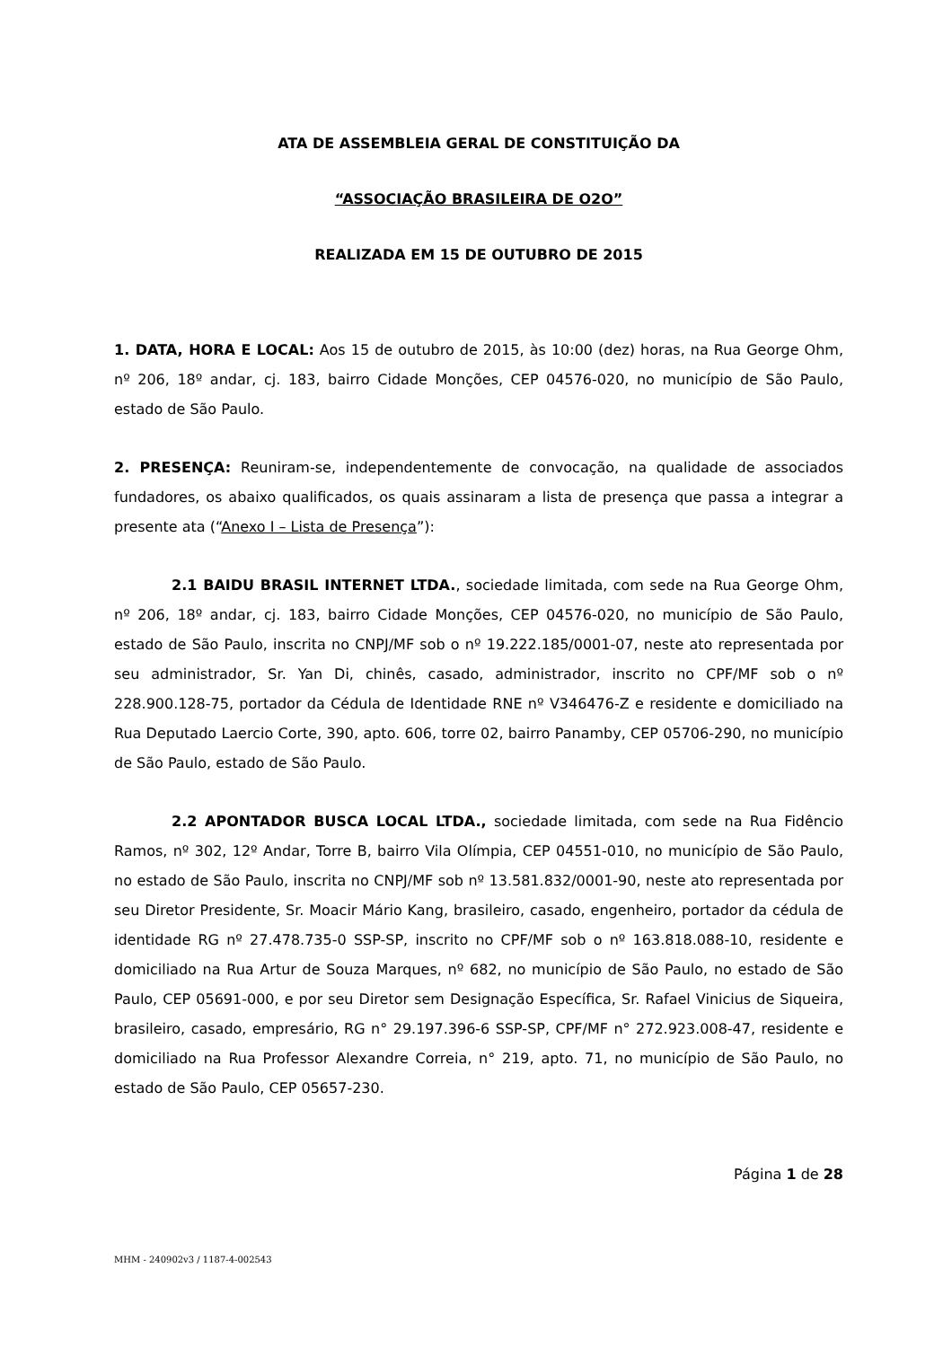ATA DE ASSEMBLEIA GERAL DE CONSTITUIÇÃO DA
“ASSOCIAÇÃO BRASILEIRA DE O2O”
REALIZADA EM 15 DE OUTUBRO DE 2015
1. DATA, HORA E LOCAL: Aos 15 de outubro de 2015, às 10:00 (dez) horas, na Rua George Ohm, nº 206, 18º andar, cj. 183, bairro Cidade Monções, CEP 04576-020, no município de São Paulo, estado de São Paulo.
2. PRESENÇA: Reuniram-se, independentemente de convocação, na qualidade de associados fundadores, os abaixo qualificados, os quais assinaram a lista de presença que passa a integrar a presente ata (“Anexo I – Lista de Presença”):
2.1 BAIDU BRASIL INTERNET LTDA., sociedade limitada, com sede na Rua George Ohm, nº 206, 18º andar, cj. 183, bairro Cidade Monções, CEP 04576-020, no município de São Paulo, estado de São Paulo, inscrita no CNPJ/MF sob o nº 19.222.185/0001-07, neste ato representada por seu administrador, Sr. Yan Di, chinês, casado, administrador, inscrito no CPF/MF sob o nº 228.900.128-75, portador da Cédula de Identidade RNE nº V346476-Z e residente e domiciliado na Rua Deputado Laercio Corte, 390, apto. 606, torre 02, bairro Panamby, CEP 05706-290, no município de São Paulo, estado de São Paulo.
2.2 APONTADOR BUSCA LOCAL LTDA., sociedade limitada, com sede na Rua Fidêncio Ramos, nº 302, 12º Andar, Torre B, bairro Vila Olímpia, CEP 04551-010, no município de São Paulo, no estado de São Paulo, inscrita no CNPJ/MF sob nº 13.581.832/0001-90, neste ato representada por seu Diretor Presidente, Sr. Moacir Mário Kang, brasileiro, casado, engenheiro, portador da cédula de identidade RG nº 27.478.735-0 SSP-SP, inscrito no CPF/MF sob o nº 163.818.088-10, residente e domiciliado na Rua Artur de Souza Marques, nº 682, no município de São Paulo, no estado de São Paulo, CEP 05691-000, e por seu Diretor sem Designação Específica, Sr. Rafael Vinicius de Siqueira, brasileiro, casado, empresário, RG n° 29.197.396-6 SSP-SP, CPF/MF n° 272.923.008-47, residente e domiciliado na Rua Professor Alexandre Correia, n° 219, apto. 71, no município de São Paulo, no estado de São Paulo, CEP 05657-230.
Página 1 de 28
MHM - 240902v3 / 1187-4-002543